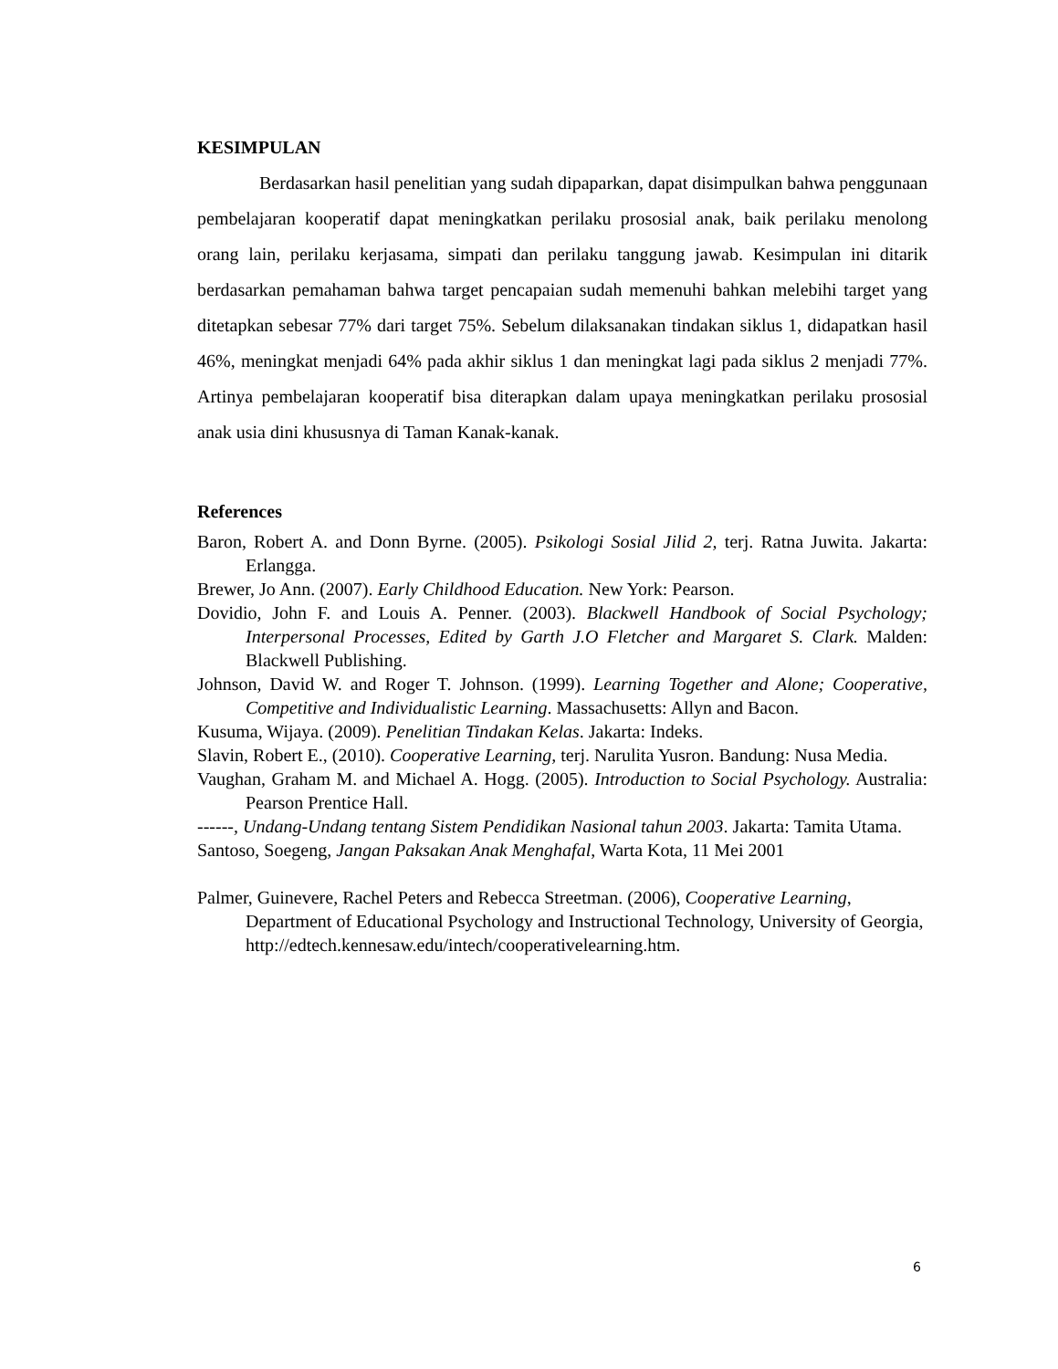KESIMPULAN
Berdasarkan hasil penelitian yang sudah dipaparkan, dapat disimpulkan bahwa penggunaan pembelajaran kooperatif dapat meningkatkan perilaku prososial anak, baik perilaku menolong orang lain, perilaku kerjasama, simpati dan perilaku tanggung jawab. Kesimpulan ini ditarik berdasarkan pemahaman bahwa target pencapaian sudah memenuhi bahkan melebihi target yang ditetapkan sebesar 77% dari target 75%. Sebelum dilaksanakan tindakan siklus 1, didapatkan hasil 46%, meningkat menjadi 64% pada akhir siklus 1 dan meningkat lagi pada siklus 2 menjadi 77%. Artinya pembelajaran kooperatif bisa diterapkan dalam upaya meningkatkan perilaku prososial anak usia dini khususnya di Taman Kanak-kanak.
References
Baron, Robert A. and Donn Byrne. (2005). Psikologi Sosial Jilid 2, terj. Ratna Juwita. Jakarta: Erlangga.
Brewer, Jo Ann. (2007). Early Childhood Education. New York: Pearson.
Dovidio, John F. and Louis A. Penner. (2003). Blackwell Handbook of Social Psychology; Interpersonal Processes, Edited by Garth J.O Fletcher and Margaret S. Clark. Malden: Blackwell Publishing.
Johnson, David W. and Roger T. Johnson. (1999). Learning Together and Alone; Cooperative, Competitive and Individualistic Learning. Massachusetts: Allyn and Bacon.
Kusuma, Wijaya. (2009). Penelitian Tindakan Kelas. Jakarta: Indeks.
Slavin, Robert E., (2010). Cooperative Learning, terj. Narulita Yusron. Bandung: Nusa Media.
Vaughan, Graham M. and Michael A. Hogg. (2005). Introduction to Social Psychology. Australia: Pearson Prentice Hall.
------, Undang-Undang tentang Sistem Pendidikan Nasional tahun 2003. Jakarta: Tamita Utama.
Santoso, Soegeng, Jangan Paksakan Anak Menghafal, Warta Kota, 11 Mei 2001
Palmer, Guinevere, Rachel Peters and Rebecca Streetman. (2006), Cooperative Learning, Department of Educational Psychology and Instructional Technology, University of Georgia, http://edtech.kennesaw.edu/intech/cooperativelearning.htm.
6